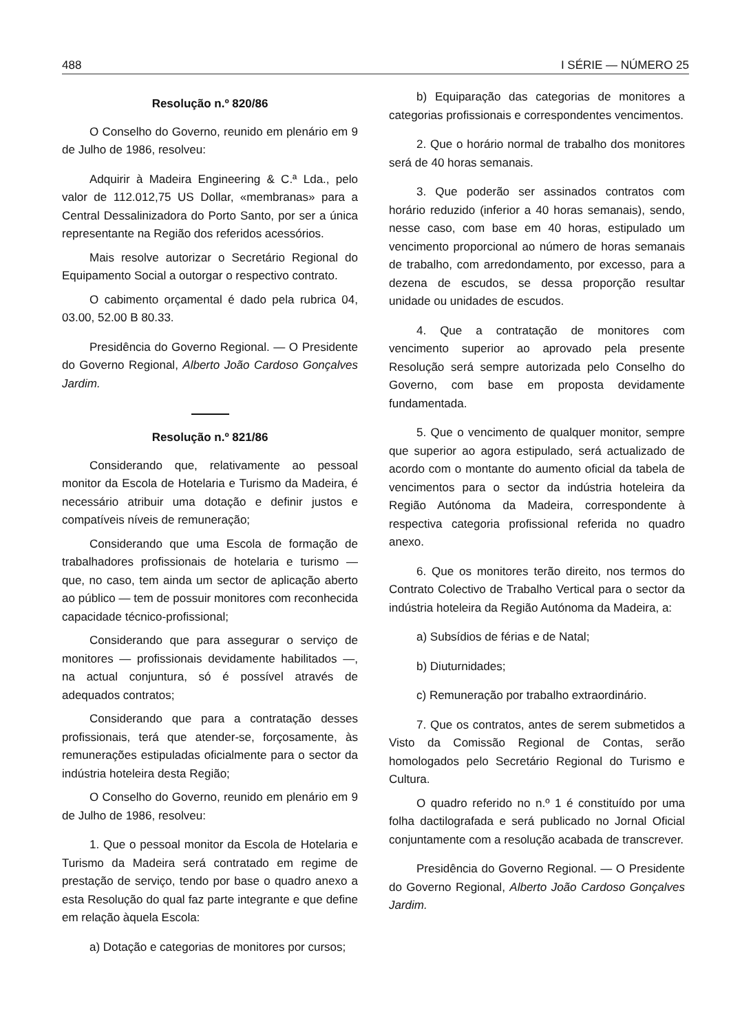488 I SÉRIE — NÚMERO 25
Resolução n.º 820/86
O Conselho do Governo, reunido em plenário em 9 de Julho de 1986, resolveu:
Adquirir à Madeira Engineering & C.ª Lda., pelo valor de 112.012,75 US Dollar, «membranas» para a Central Dessalinizadora do Porto Santo, por ser a única representante na Região dos referidos acessórios.
Mais resolve autorizar o Secretário Regional do Equipamento Social a outorgar o respectivo contrato.
O cabimento orçamental é dado pela rubrica 04, 03.00, 52.00 B 80.33.
Presidência do Governo Regional. — O Presidente do Governo Regional, Alberto João Cardoso Gonçalves Jardim.
Resolução n.º 821/86
Considerando que, relativamente ao pessoal monitor da Escola de Hotelaria e Turismo da Madeira, é necessário atribuir uma dotação e definir justos e compatíveis níveis de remuneração;
Considerando que uma Escola de formação de trabalhadores profissionais de hotelaria e turismo — que, no caso, tem ainda um sector de aplicação aberto ao público — tem de possuir monitores com reconhecida capacidade técnico-profissional;
Considerando que para assegurar o serviço de monitores — profissionais devidamente habilitados —, na actual conjuntura, só é possível através de adequados contratos;
Considerando que para a contratação desses profissionais, terá que atender-se, forçosamente, às remunerações estipuladas oficialmente para o sector da indústria hoteleira desta Região;
O Conselho do Governo, reunido em plenário em 9 de Julho de 1986, resolveu:
1. Que o pessoal monitor da Escola de Hotelaria e Turismo da Madeira será contratado em regime de prestação de serviço, tendo por base o quadro anexo a esta Resolução do qual faz parte integrante e que define em relação àquela Escola:
a) Dotação e categorias de monitores por cursos;
b) Equiparação das categorias de monitores a categorias profissionais e correspondentes vencimentos.
2. Que o horário normal de trabalho dos monitores será de 40 horas semanais.
3. Que poderão ser assinados contratos com horário reduzido (inferior a 40 horas semanais), sendo, nesse caso, com base em 40 horas, estipulado um vencimento proporcional ao número de horas semanais de trabalho, com arredondamento, por excesso, para a dezena de escudos, se dessa proporção resultar unidade ou unidades de escudos.
4. Que a contratação de monitores com vencimento superior ao aprovado pela presente Resolução será sempre autorizada pelo Conselho do Governo, com base em proposta devidamente fundamentada.
5. Que o vencimento de qualquer monitor, sempre que superior ao agora estipulado, será actualizado de acordo com o montante do aumento oficial da tabela de vencimentos para o sector da indústria hoteleira da Região Autónoma da Madeira, correspondente à respectiva categoria profissional referida no quadro anexo.
6. Que os monitores terão direito, nos termos do Contrato Colectivo de Trabalho Vertical para o sector da indústria hoteleira da Região Autónoma da Madeira, a:
a) Subsídios de férias e de Natal;
b) Diuturnidades;
c) Remuneração por trabalho extraordinário.
7. Que os contratos, antes de serem submetidos a Visto da Comissão Regional de Contas, serão homologados pelo Secretário Regional do Turismo e Cultura.
O quadro referido no n.º 1 é constituído por uma folha dactilografada e será publicado no Jornal Oficial conjuntamente com a resolução acabada de transcrever.
Presidência do Governo Regional. — O Presidente do Governo Regional, Alberto João Cardoso Gonçalves Jardim.